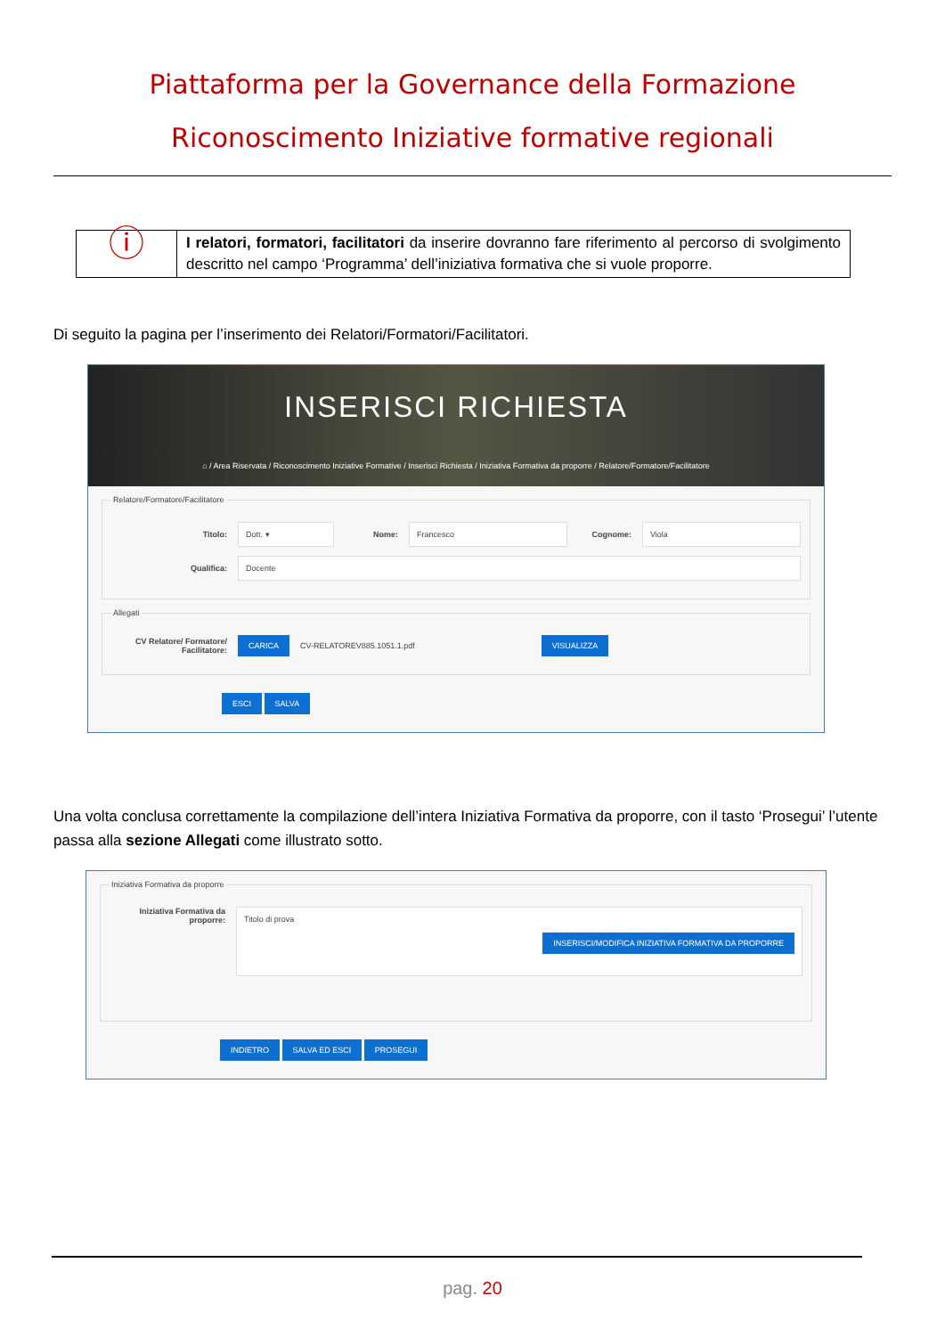Piattaforma per la Governance della Formazione
Riconoscimento Iniziative formative regionali
| ⓘ | I relatori, formatori, facilitatori da inserire dovranno fare riferimento al percorso di svolgimento descritto nel campo ‘Programma’ dell’iniziativa formativa che si vuole proporre. |
Di seguito la pagina per l’inserimento dei Relatori/Formatori/Facilitatori.
INSERISCI RICHIESTA
⌂ / Area Riservata / Riconoscimento Iniziative Formative / Inserisci Richiesta / Iniziativa Formativa da proporre / Relatore/Formatore/Facilitatore
Relatore/Formatore/Facilitatore
Titolo: Dott. ▾ Nome: Francesco Cognome: Viola
Qualifica: Docente
Allegati
CV Relatore/ Formatore/ Facilitatore: CARICA CV-RELATOREV885.1051.1.pdf VISUALIZZA
ESCI SALVA
Una volta conclusa correttamente la compilazione dell’intera Iniziativa Formativa da proporre, con il tasto ‘Prosegui’ l’utente passa alla sezione Allegati come illustrato sotto.
Iniziativa Formativa da proporre
Iniziativa Formativa da proporre: Titolo di prova
INSERISCI/MODIFICA INIZIATIVA FORMATIVA DA PROPORRE
INDIETRO SALVA ED ESCI PROSEGUI
pag. 20